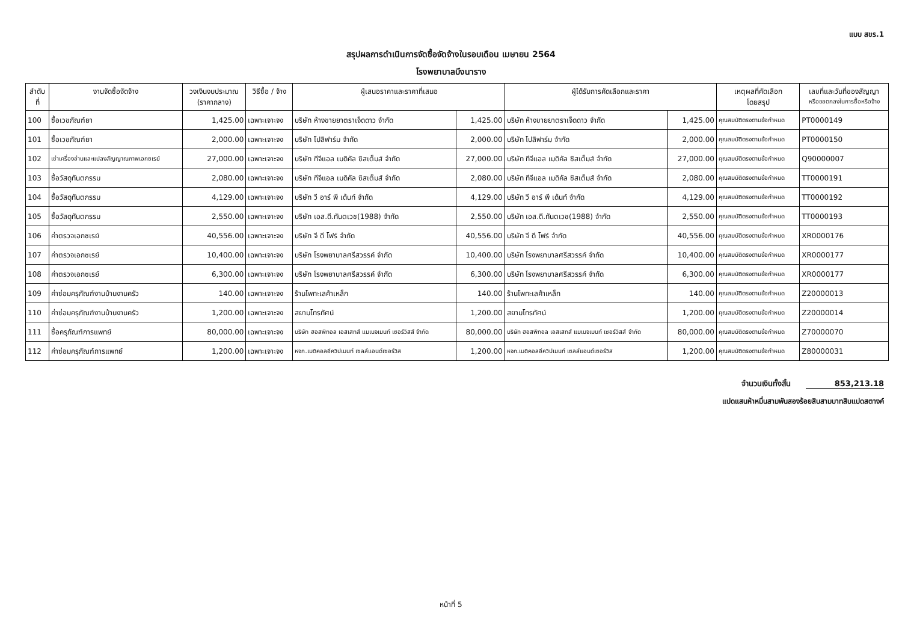แบบ สขร.1
สรุปผลการดำเนินการจัดซื้อจัดจ้างในรอบเดือน เมษายน 2564
โรงพยาบาลบึงนาราง
| ลำดับ ที่ | งานจัดซื้อจัดจ้าง | วงเงินงบประมาณ (ราคากลาง) | วิธีซื้อ / จ้าง | ผู้เสนอราคาและราคาที่เสนอ | | ผู้ได้รับการคัดเลือกและราคา | | เหตุผลที่คัดเลือก โดยสรุป | เลขที่และวันที่ของสัญญา หรือขอตกลงในการซื้อหรือจ้าง |
| --- | --- | --- | --- | --- | --- | --- | --- | --- | --- |
| 100 | ซื้อเวชภัณฑ์ยา | 1,425.00 | เฉพาะเจาะจง | บริษัท ห้างขายยาตราเจ็ดดาว จำกัด | 1,425.00 | บริษัท ห้างขายยาตราเจ็ดดาว จำกัด | 1,425.00 | คุณสมบัติตรงตามข้อกำหนด | PT0000149 |
| 101 | ซื้อเวชภัณฑ์ยา | 2,000.00 | เฉพาะเจาะจง | บริษัท โปลิฟาร์ม จำกัด | 2,000.00 | บริษัท โปลิฟาร์ม จำกัด | 2,000.00 | คุณสมบัติตรงตามข้อกำหนด | PT0000150 |
| 102 | เช่าเครื่องอ่านและแปลงสัญญาณภาพเอกซเรย์ | 27,000.00 | เฉพาะเจาะจง | บริษัท ทีจีแอล เมดิคัล ซิสเต็มส์ จำกัด | 27,000.00 | บริษัท ทีจีแอล เมดิคัล ซิสเต็มส์ จำกัด | 27,000.00 | คุณสมบัติตรงตามข้อกำหนด | Q90000007 |
| 103 | ซื้อวัสดุทันตกรรม | 2,080.00 | เฉพาะเจาะจง | บริษัท ทีจีแอล เมดิคัล ซิสเต็มส์ จำกัด | 2,080.00 | บริษัท ทีจีแอล เมดิคัล ซิสเต็มส์ จำกัด | 2,080.00 | คุณสมบัติตรงตามข้อกำหนด | TT0000191 |
| 104 | ซื้อวัสดุทันตกรรม | 4,129.00 | เฉพาะเจาะจง | บริษัท วี อาร์ พี เด้นท์ จำกัด | 4,129.00 | บริษัท วี อาร์ พี เด้นท์ จำกัด | 4,129.00 | คุณสมบัติตรงตามข้อกำหนด | TT0000192 |
| 105 | ซื้อวัสดุทันตกรรม | 2,550.00 | เฉพาะเจาะจง | บริษัท เอส.ดี.ทันตเวช(1988) จำกัด | 2,550.00 | บริษัท เอส.ดี.ทันตเวช(1988) จำกัด | 2,550.00 | คุณสมบัติตรงตามข้อกำหนด | TT0000193 |
| 106 | ค่าตรวจเอกซเรย์ | 40,556.00 | เฉพาะเจาะจง | บริษัท จี ดี โฟร์ จำกัด | 40,556.00 | บริษัท จี ดี โฟร์ จำกัด | 40,556.00 | คุณสมบัติตรงตามข้อกำหนด | XR0000176 |
| 107 | ค่าตรวจเอกซเรย์ | 10,400.00 | เฉพาะเจาะจง | บริษัท โรงพยาบาลศรีสวรรค์ จำกัด | 10,400.00 | บริษัท โรงพยาบาลศรีสวรรค์ จำกัด | 10,400.00 | คุณสมบัติตรงตามข้อกำหนด | XR0000177 |
| 108 | ค่าตรวจเอกซเรย์ | 6,300.00 | เฉพาะเจาะจง | บริษัท โรงพยาบาลศรีสวรรค์ จำกัด | 6,300.00 | บริษัท โรงพยาบาลศรีสวรรค์ จำกัด | 6,300.00 | คุณสมบัติตรงตามข้อกำหนด | XR0000177 |
| 109 | ค่าซ่อมครุภัณฑ์งานบ้านงานครัว | 140.00 | เฉพาะเจาะจง | ร้านโพทะเลค้าเหล็ก | 140.00 | ร้านโพทะเลค้าเหล็ก | 140.00 | คุณสมบัติตรงตามข้อกำหนด | Z20000013 |
| 110 | ค่าซ่อมครุภัณฑ์งานบ้านงานครัว | 1,200.00 | เฉพาะเจาะจง | สยามโทรทัศน์ | 1,200.00 | สยามโทรทัศน์ | 1,200.00 | คุณสมบัติตรงตามข้อกำหนด | Z20000014 |
| 111 | ซื้อครุภัณฑ์การแพทย์ | 80,000.00 | เฉพาะเจาะจง | บริษัท ฮอสพิทอล เอสเสทส์ แมเนจเมนท์ เซอร์วิสส์ จำกัด | 80,000.00 | บริษัท ฮอสพิทอล เอสเสทส์ แมเนจเมนท์ เซอร์วิสส์ จำกัด | 80,000.00 | คุณสมบัติตรงตามข้อกำหนด | Z70000070 |
| 112 | ค่าซ่อมครุภัณฑ์การแพทย์ | 1,200.00 | เฉพาะเจาะจง | หจก.เมดิคอลอีควิปเมนท์ เซลล์แอนด์เซอร์วิส | 1,200.00 | หจก.เมดิคอลอีควิปเมนท์ เซลล์แอนด์เซอร์วิส | 1,200.00 | คุณสมบัติตรงตามข้อกำหนด | Z80000031 |
จำนวนเงินทั้งสิ้น 853,213.18
แปดแสนห้าหมื่นสามพันสองร้อยสิบสามบาทสิบแปดสตางค์
หน้าที่ 5